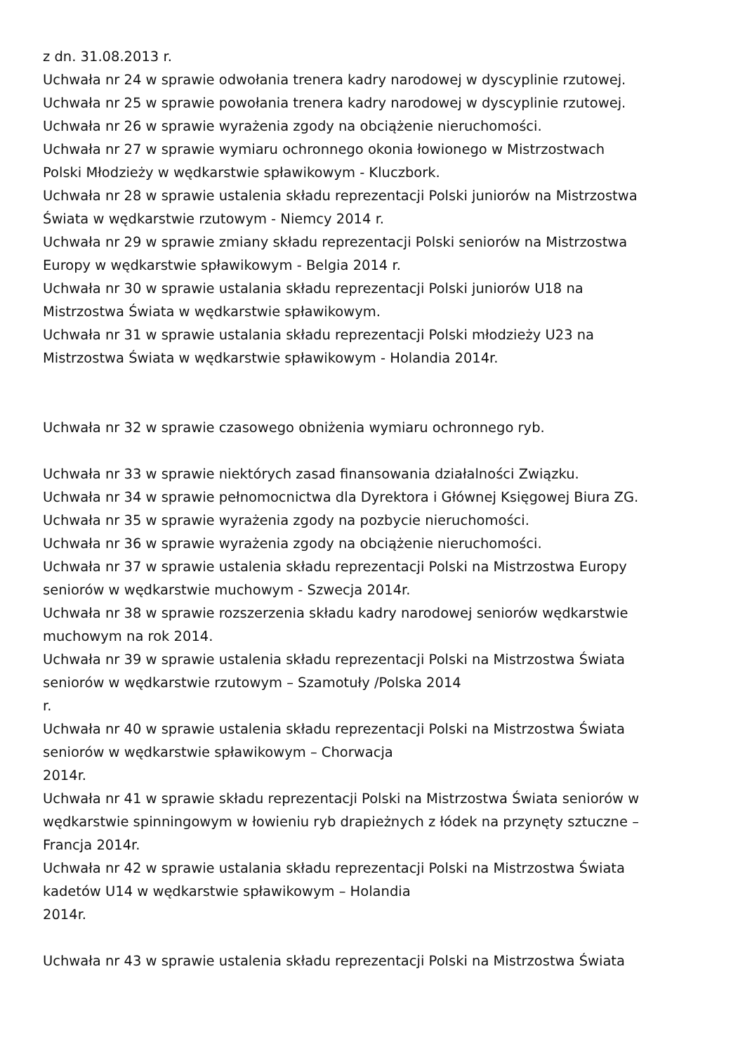z dn. 31.08.2013 r.
Uchwała nr 24 w sprawie odwołania trenera kadry narodowej w dyscyplinie rzutowej.
Uchwała nr 25 w sprawie powołania trenera kadry narodowej w dyscyplinie rzutowej.
Uchwała nr 26 w sprawie wyrażenia zgody na obciążenie nieruchomości.
Uchwała nr 27 w sprawie wymiaru ochronnego okonia łowionego w Mistrzostwach
Polski Młodzieży w wędkarstwie spławikowym - Kluczbork.
Uchwała nr 28 w sprawie ustalenia składu reprezentacji Polski juniorów na Mistrzostwa
Świata w wędkarstwie rzutowym - Niemcy 2014 r.
Uchwała nr 29 w sprawie zmiany składu reprezentacji Polski seniorów na Mistrzostwa
Europy w wędkarstwie spławikowym - Belgia 2014 r.
Uchwała nr 30 w sprawie ustalania składu reprezentacji Polski juniorów U18 na
Mistrzostwa Świata w wędkarstwie spławikowym.
Uchwała nr 31 w sprawie ustalania składu reprezentacji Polski młodzieży U23 na
Mistrzostwa Świata w wędkarstwie spławikowym - Holandia 2014r.
Uchwała nr 32 w sprawie czasowego obniżenia wymiaru ochronnego ryb.
Uchwała nr 33 w sprawie niektórych zasad finansowania działalności Związku.
Uchwała nr 34 w sprawie pełnomocnictwa dla Dyrektora i Głównej Księgowej Biura ZG.
Uchwała nr 35 w sprawie wyrażenia zgody na pozbycie nieruchomości.
Uchwała nr 36 w sprawie wyrażenia zgody na obciążenie nieruchomości.
Uchwała nr 37 w sprawie ustalenia składu reprezentacji Polski na Mistrzostwa Europy
seniorów w wędkarstwie muchowym - Szwecja 2014r.
Uchwała nr 38 w sprawie rozszerzenia składu kadry narodowej seniorów wędkarstwie
muchowym na rok 2014.
Uchwała nr 39 w sprawie ustalenia składu reprezentacji Polski na Mistrzostwa Świata
seniorów w wędkarstwie rzutowym – Szamotuły /Polska 2014
r.
Uchwała nr 40 w sprawie ustalenia składu reprezentacji Polski na Mistrzostwa Świata
seniorów w wędkarstwie spławikowym – Chorwacja
2014r.
Uchwała nr 41 w sprawie składu reprezentacji Polski na Mistrzostwa Świata seniorów w
wędkarstwie spinningowym w łowieniu ryb drapieżnych z łódek na przynęty sztuczne –
Francja 2014r.
Uchwała nr 42 w sprawie ustalania składu reprezentacji Polski na Mistrzostwa Świata
kadetów U14 w wędkarstwie spławikowym – Holandia
2014r.
Uchwała nr 43 w sprawie ustalenia składu reprezentacji Polski na Mistrzostwa Świata